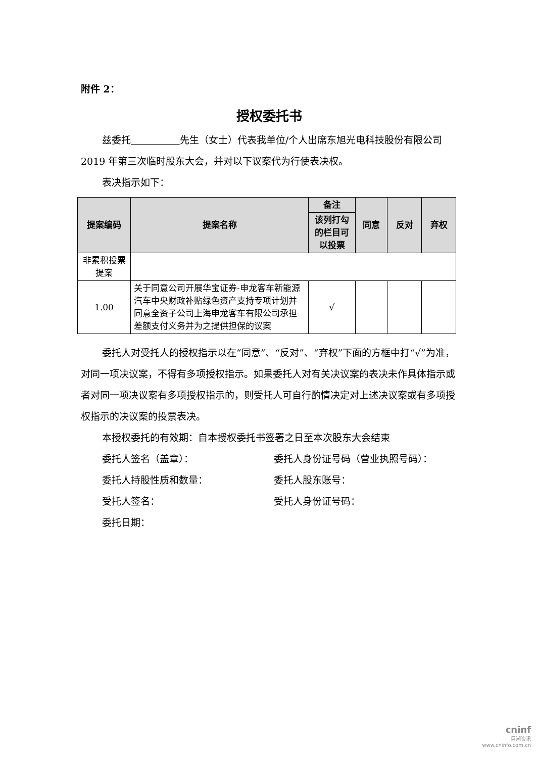附件 2：
授权委托书
兹委托 先生（女士）代表我单位/个人出席东旭光电科技股份有限公司 2019 年第三次临时股东大会，并对以下议案代为行使表决权。
表决指示如下：
| 提案编码 | 提案名称 | 备注 | 同意 | 反对 | 弃权 |
| --- | --- | --- | --- | --- | --- |
| | | 该列打勾的栏目可以投票 | | | |
| 非累积投票提案 | | | | | |
| 1.00 | 关于同意公司开展华宝证券-申龙客车新能源汽车中央财政补贴绿色资产支持专项计划并同意全资子公司上海申龙客车有限公司承担差额支付义务并为之提供担保的议案 | √ | | | |
委托人对受托人的授权指示以在“同意”、“反对”、“弃权”下面的方框中打“√”为准，对同一项决议案，不得有多项授权指示。如果委托人对有关决议案的表决未作具体指示或者对同一项决议案有多项授权指示的，则受托人可自行酌情决定对上述决议案或有多项授权指示的决议案的投票表决。
本授权委托的有效期：自本授权委托书签署之日至本次股东大会结束
委托人签名（盖章）： 委托人身份证号码（营业执照号码）：
委托人持股性质和数量： 委托人股东账号：
受托人签名： 受托人身份证号码：
委托日期：
cninf
巨潮资讯
www.cninfo.com.cn